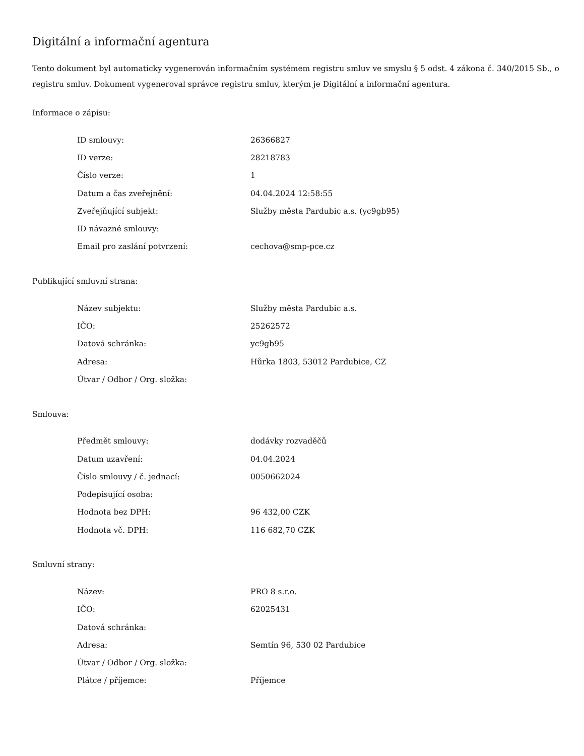Digitální a informační agentura
Tento dokument byl automaticky vygenerován informačním systémem registru smluv ve smyslu § 5 odst. 4 zákona č. 340/2015 Sb., o registru smluv. Dokument vygeneroval správce registru smluv, kterým je Digitální a informační agentura.
Informace o zápisu:
| ID smlouvy: | 26366827 |
| ID verze: | 28218783 |
| Číslo verze: | 1 |
| Datum a čas zveřejnění: | 04.04.2024 12:58:55 |
| Zveřejňující subjekt: | Služby města Pardubic a.s. (yc9gb95) |
| ID návazné smlouvy: | |
| Email pro zaslání potvrzení: | cechova@smp-pce.cz |
Publikující smluvní strana:
| Název subjektu: | Služby města Pardubic a.s. |
| IČO: | 25262572 |
| Datová schránka: | yc9gb95 |
| Adresa: | Hůrka 1803, 53012 Pardubice, CZ |
| Útvar / Odbor / Org. složka: | |
Smlouva:
| Předmět smlouvy: | dodávky rozvaděčů |
| Datum uzavření: | 04.04.2024 |
| Číslo smlouvy / č. jednací: | 0050662024 |
| Podepisující osoba: | |
| Hodnota bez DPH: | 96 432,00 CZK |
| Hodnota vč. DPH: | 116 682,70 CZK |
Smluvní strany:
| Název: | PRO 8 s.r.o. |
| IČO: | 62025431 |
| Datová schránka: | |
| Adresa: | Semtín 96, 530 02 Pardubice |
| Útvar / Odbor / Org. složka: | |
| Plátce / příjemce: | Příjemce |